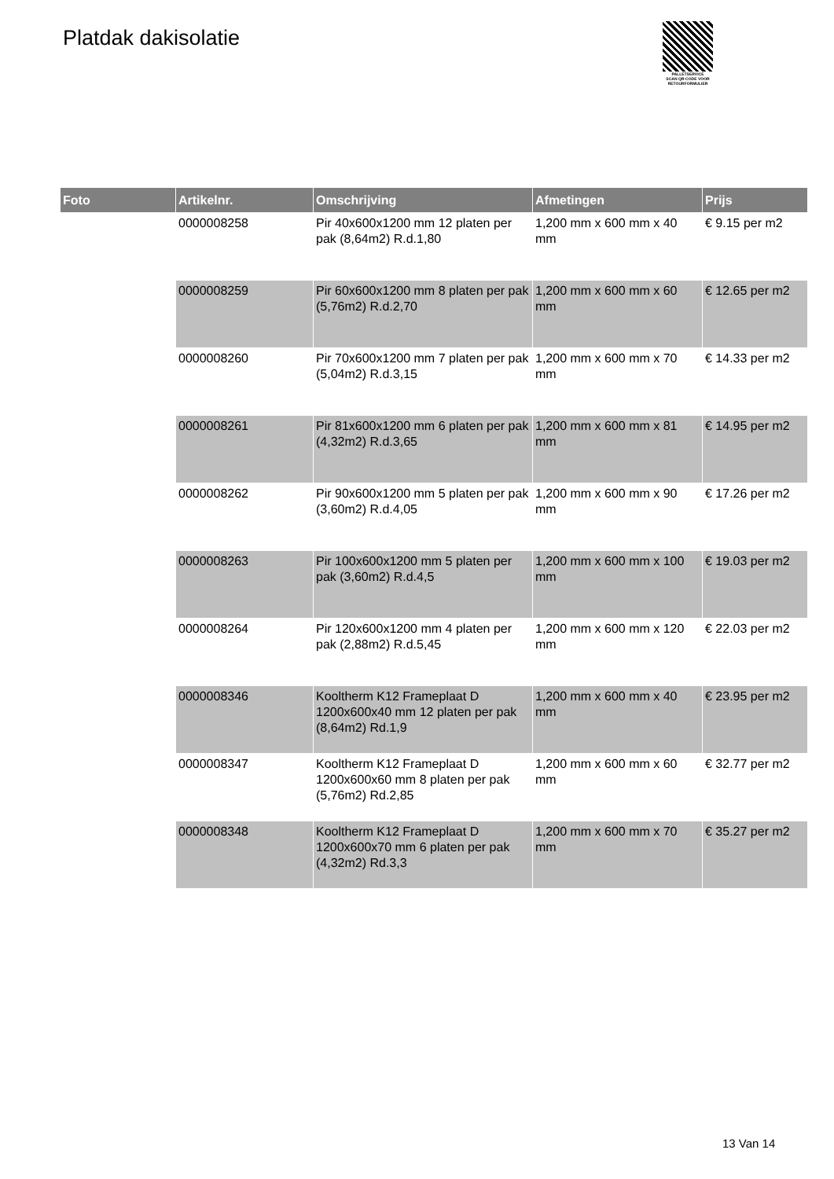Platdak dakisolatie
PALLETSERVICE
SCAN QR-CODE VOOR
RETOURFORMULIER
| Foto | Artikelnr. | Omschrijving | Afmetingen | Prijs |
| --- | --- | --- | --- | --- |
| | 0000008258 | Pir 40x600x1200 mm 12 platen per pak (8,64m2) R.d.1,80 | 1,200 mm x 600 mm x 40 mm | € 9.15 per m2 |
| | 0000008259 | Pir 60x600x1200 mm 8 platen per pak (5,76m2) R.d.2,70 | 1,200 mm x 600 mm x 60 mm | € 12.65 per m2 |
| | 0000008260 | Pir 70x600x1200 mm 7 platen per pak (5,04m2) R.d.3,15 | 1,200 mm x 600 mm x 70 mm | € 14.33 per m2 |
| | 0000008261 | Pir 81x600x1200 mm 6 platen per pak (4,32m2) R.d.3,65 | 1,200 mm x 600 mm x 81 mm | € 14.95 per m2 |
| | 0000008262 | Pir 90x600x1200 mm 5 platen per pak (3,60m2) R.d.4,05 | 1,200 mm x 600 mm x 90 mm | € 17.26 per m2 |
| | 0000008263 | Pir 100x600x1200 mm 5 platen per pak (3,60m2) R.d.4,5 | 1,200 mm x 600 mm x 100 mm | € 19.03 per m2 |
| | 0000008264 | Pir 120x600x1200 mm 4 platen per pak (2,88m2) R.d.5,45 | 1,200 mm x 600 mm x 120 mm | € 22.03 per m2 |
| | 0000008346 | Kooltherm K12 Frameplaat D 1200x600x40 mm 12 platen per pak (8,64m2) Rd.1,9 | 1,200 mm x 600 mm x 40 mm | € 23.95 per m2 |
| | 0000008347 | Kooltherm K12 Frameplaat D 1200x600x60 mm 8 platen per pak (5,76m2) Rd.2,85 | 1,200 mm x 600 mm x 60 mm | € 32.77 per m2 |
| | 0000008348 | Kooltherm K12 Frameplaat D 1200x600x70 mm 6 platen per pak (4,32m2) Rd.3,3 | 1,200 mm x 600 mm x 70 mm | € 35.27 per m2 |
13 Van 14